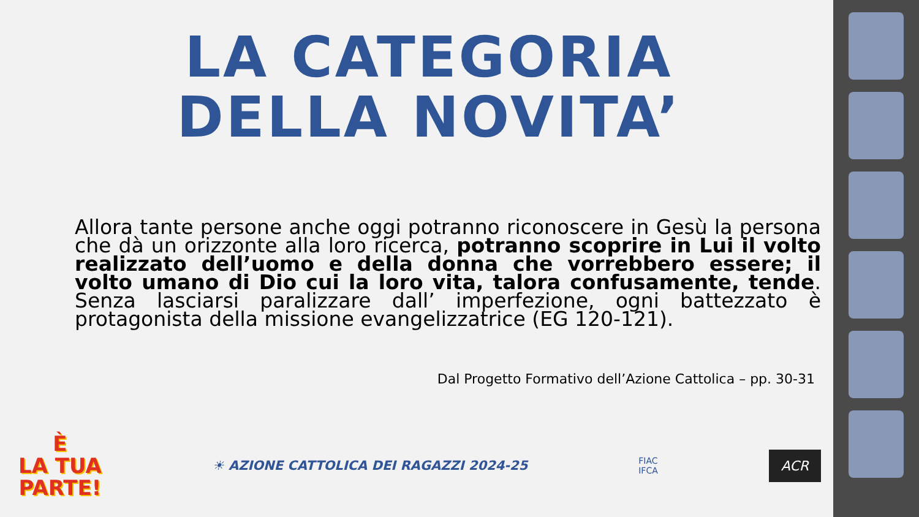LA CATEGORIA
DELLA NOVITA’
Allora tante persone anche oggi potranno riconoscere in Gesù la persona che dà un orizzonte alla loro ricerca, potranno scoprire in Lui il volto realizzato dell’uomo e della donna che vorrebbero essere; il volto umano di Dio cui la loro vita, talora confusamente, tende. Senza lasciarsi paralizzare dall’ imperfezione, ogni battezzato è protagonista della missione evangelizzatrice (EG 120-121).
Dal Progetto Formativo dell’Azione Cattolica – pp. 30-31
È
LA TUA
PARTE!
☀ AZIONE CATTOLICA DEI RAGAZZI 2024-25
FIAC
IFCA
ACR